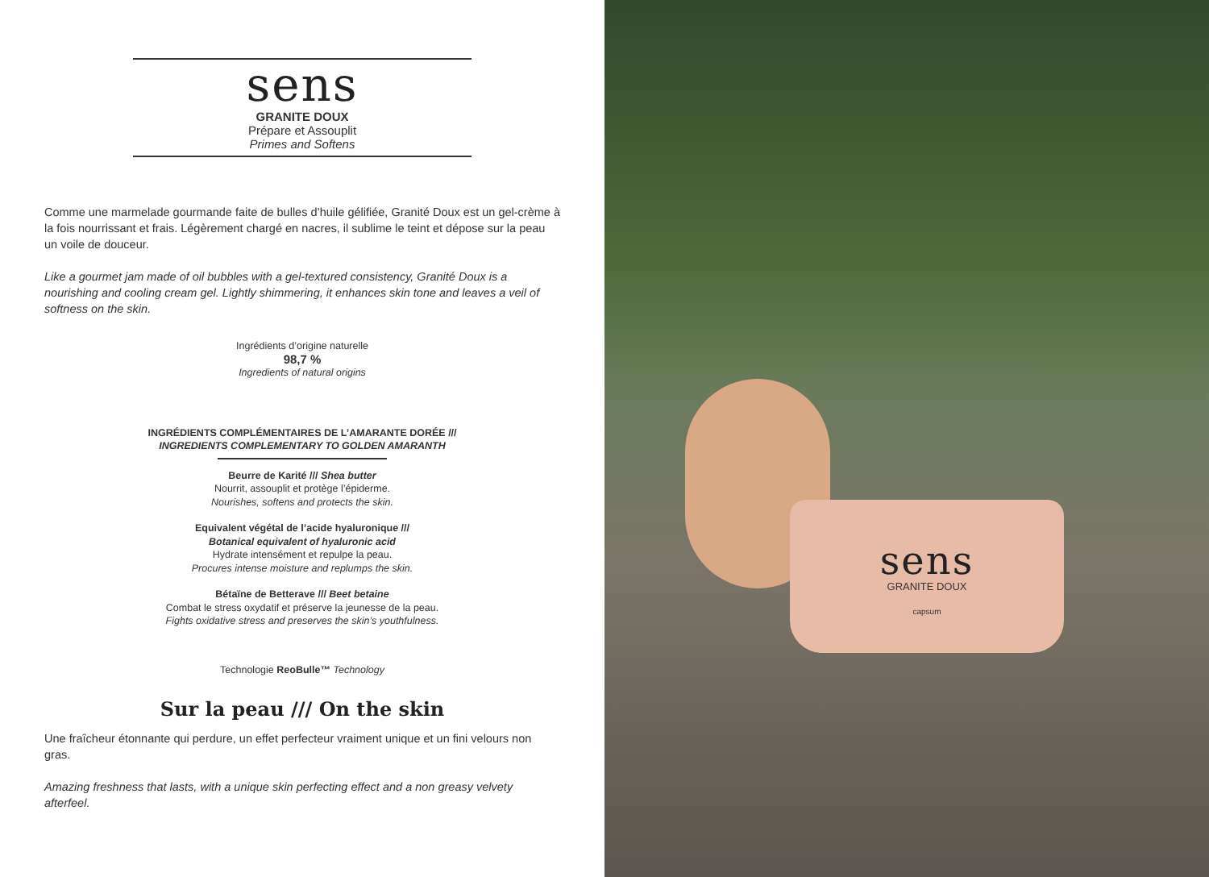sens
GRANITE DOUX
Prépare et Assouplit
Primes and Softens
Comme une marmelade gourmande faite de bulles d’huile gélifiée, Granité Doux est un gel-crème à la fois nourrissant et frais. Légèrement chargé en nacres, il sublime le teint et dépose sur la peau un voile de douceur.
Like a gourmet jam made of oil bubbles with a gel-textured consistency, Granité Doux is a nourishing and cooling cream gel. Lightly shimmering, it enhances skin tone and leaves a veil of softness on the skin.
Ingrédients d’origine naturelle
98,7 %
Ingredients of natural origins
INGRÉDIENTS COMPLÉMENTAIRES DE L’AMARANTE DORÉE ///
INGREDIENTS COMPLEMENTARY TO GOLDEN AMARANTH
Beurre de Karité /// Shea butter
Nourrit, assouplit et protège l’épiderme.
Nourishes, softens and protects the skin.
Equivalent végétal de l’acide hyaluronique ///
Botanical equivalent of hyaluronic acid
Hydrate intensément et repulpe la peau.
Procures intense moisture and replumps the skin.
Bétaïne de Betterave /// Beet betaine
Combat le stress oxydatif et préserve la jeunesse de la peau.
Fights oxidative stress and preserves the skin’s youthfulness.
Technologie ReoBulle™ Technology
Sur la peau /// On the skin
Une fraîcheur étonnante qui perdure, un effet perfecteur vraiment unique et un fini velours non gras.
Amazing freshness that lasts, with a unique skin perfecting effect and a non greasy velvety afterfeel.
sens
GRANITE DOUX
capsum